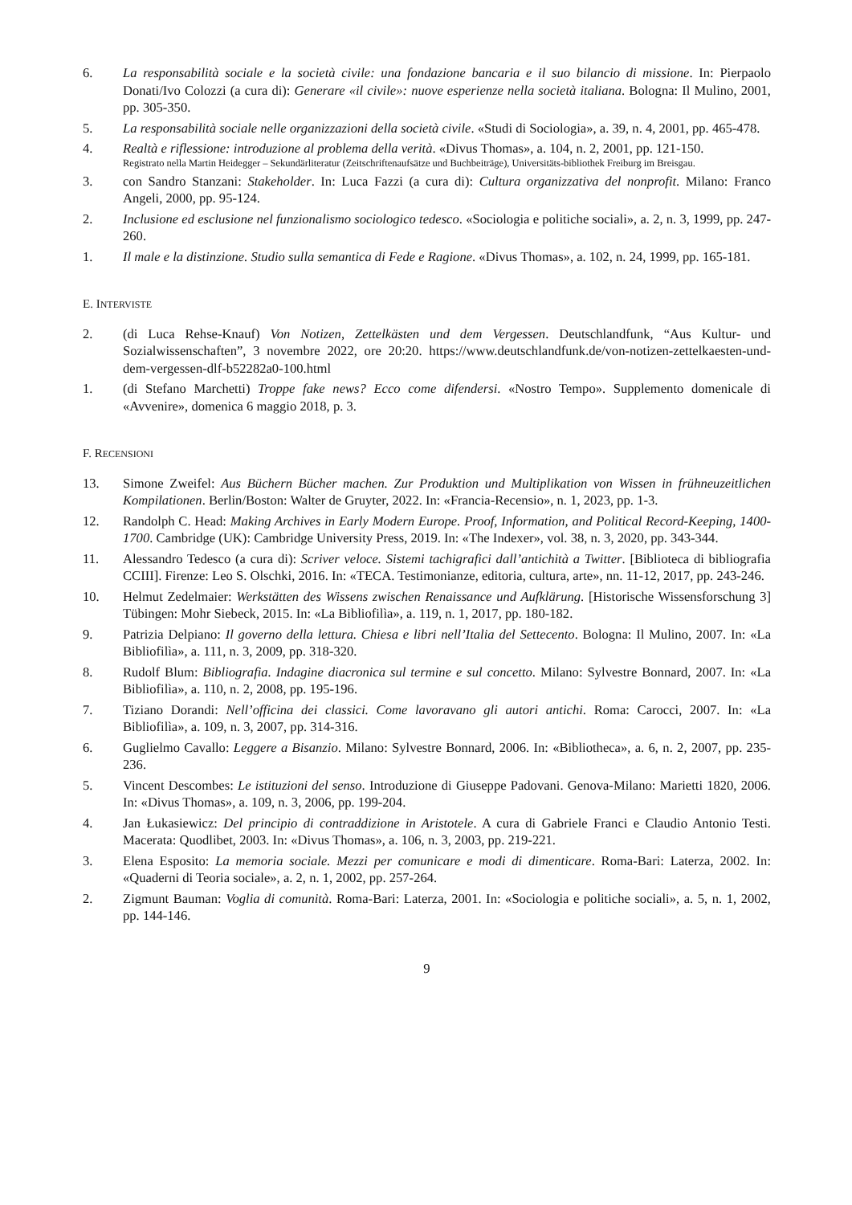6. La responsabilità sociale e la società civile: una fondazione bancaria e il suo bilancio di missione. In: Pierpaolo Donati/Ivo Colozzi (a cura di): Generare «il civile»: nuove esperienze nella società italiana. Bologna: Il Mulino, 2001, pp. 305-350.
5. La responsabilità sociale nelle organizzazioni della società civile. «Studi di Sociologia», a. 39, n. 4, 2001, pp. 465-478.
4. Realtà e riflessione: introduzione al problema della verità. «Divus Thomas», a. 104, n. 2, 2001, pp. 121-150.
Registrato nella Martin Heidegger – Sekundärliteratur (Zeitschriftenaufsätze und Buchbeiträge), Universitäts-bibliothek Freiburg im Breisgau.
3. con Sandro Stanzani: Stakeholder. In: Luca Fazzi (a cura di): Cultura organizzativa del nonprofit. Milano: Franco Angeli, 2000, pp. 95-124.
2. Inclusione ed esclusione nel funzionalismo sociologico tedesco. «Sociologia e politiche sociali», a. 2, n. 3, 1999, pp. 247-260.
1. Il male e la distinzione. Studio sulla semantica di Fede e Ragione. «Divus Thomas», a. 102, n. 24, 1999, pp. 165-181.
E. INTERVISTE
2. (di Luca Rehse-Knauf) Von Notizen, Zettelkästen und dem Vergessen. Deutschlandfunk, “Aus Kultur- und Sozialwissenschaften”, 3 novembre 2022, ore 20:20. https://www.deutschlandfunk.de/von-notizen-zettelkaesten-und-dem-vergessen-dlf-b52282a0-100.html
1. (di Stefano Marchetti) Troppe fake news? Ecco come difendersi. «Nostro Tempo». Supplemento domenicale di «Avvenire», domenica 6 maggio 2018, p. 3.
F. RECENSIONI
13. Simone Zweifel: Aus Büchern Bücher machen. Zur Produktion und Multiplikation von Wissen in frühneuzeitlichen Kompilationen. Berlin/Boston: Walter de Gruyter, 2022. In: «Francia-Recensio», n. 1, 2023, pp. 1-3.
12. Randolph C. Head: Making Archives in Early Modern Europe. Proof, Information, and Political Record-Keeping, 1400-1700. Cambridge (UK): Cambridge University Press, 2019. In: «The Indexer», vol. 38, n. 3, 2020, pp. 343-344.
11. Alessandro Tedesco (a cura di): Scriver veloce. Sistemi tachigrafici dall’antichità a Twitter. [Biblioteca di bibliografia CCIII]. Firenze: Leo S. Olschki, 2016. In: «TECA. Testimonianze, editoria, cultura, arte», nn. 11-12, 2017, pp. 243-246.
10. Helmut Zedelmaier: Werkstätten des Wissens zwischen Renaissance und Aufklärung. [Historische Wissensforschung 3] Tübingen: Mohr Siebeck, 2015. In: «La Bibliofilìa», a. 119, n. 1, 2017, pp. 180-182.
9. Patrizia Delpiano: Il governo della lettura. Chiesa e libri nell’Italia del Settecento. Bologna: Il Mulino, 2007. In: «La Bibliofilìa», a. 111, n. 3, 2009, pp. 318-320.
8. Rudolf Blum: Bibliografia. Indagine diacronica sul termine e sul concetto. Milano: Sylvestre Bonnard, 2007. In: «La Bibliofilìa», a. 110, n. 2, 2008, pp. 195-196.
7. Tiziano Dorandi: Nell’officina dei classici. Come lavoravano gli autori antichi. Roma: Carocci, 2007. In: «La Bibliofilìa», a. 109, n. 3, 2007, pp. 314-316.
6. Guglielmo Cavallo: Leggere a Bisanzio. Milano: Sylvestre Bonnard, 2006. In: «Bibliotheca», a. 6, n. 2, 2007, pp. 235-236.
5. Vincent Descombes: Le istituzioni del senso. Introduzione di Giuseppe Padovani. Genova-Milano: Marietti 1820, 2006. In: «Divus Thomas», a. 109, n. 3, 2006, pp. 199-204.
4. Jan Łukasiewicz: Del principio di contraddizione in Aristotele. A cura di Gabriele Franci e Claudio Antonio Testi. Macerata: Quodlibet, 2003. In: «Divus Thomas», a. 106, n. 3, 2003, pp. 219-221.
3. Elena Esposito: La memoria sociale. Mezzi per comunicare e modi di dimenticare. Roma-Bari: Laterza, 2002. In: «Quaderni di Teoria sociale», a. 2, n. 1, 2002, pp. 257-264.
2. Zigmunt Bauman: Voglia di comunità. Roma-Bari: Laterza, 2001. In: «Sociologia e politiche sociali», a. 5, n. 1, 2002, pp. 144-146.
9